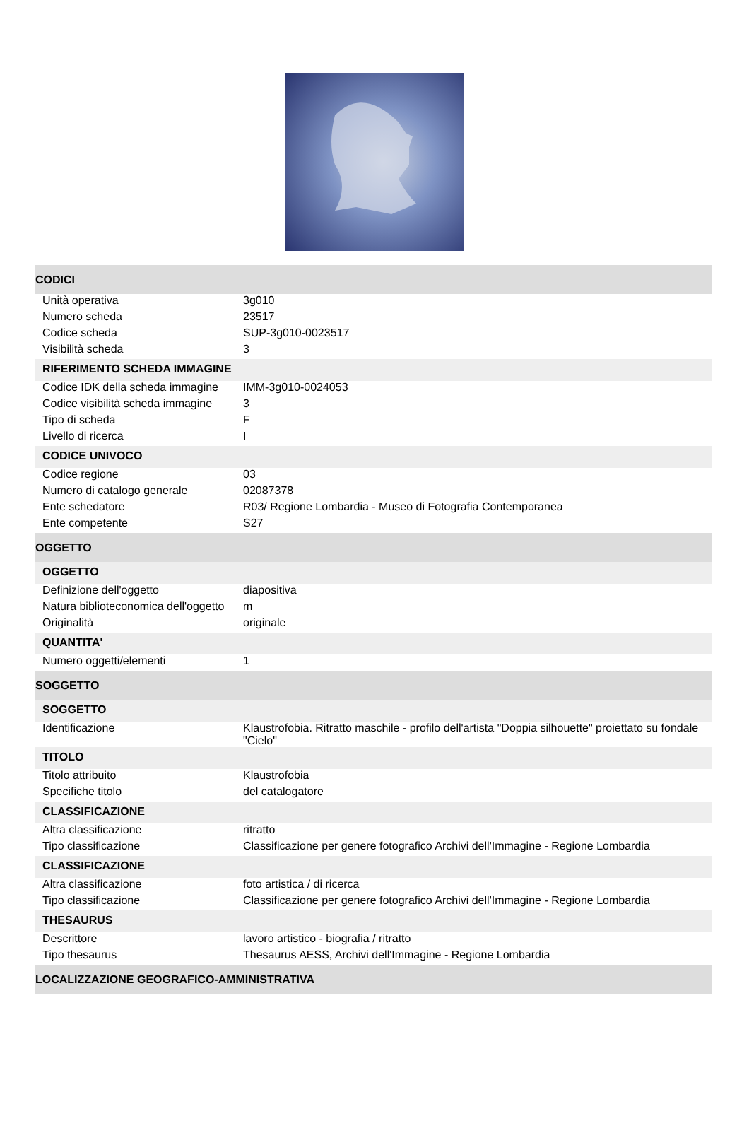| CODICI | |
| Unità operativa | 3g010 |
| Numero scheda | 23517 |
| Codice scheda | SUP-3g010-0023517 |
| Visibilità scheda | 3 |
| RIFERIMENTO SCHEDA IMMAGINE | |
| Codice IDK della scheda immagine | IMM-3g010-0024053 |
| Codice visibilità scheda immagine | 3 |
| Tipo di scheda | F |
| Livello di ricerca | I |
| CODICE UNIVOCO | |
| Codice regione | 03 |
| Numero di catalogo generale | 02087378 |
| Ente schedatore | R03/ Regione Lombardia - Museo di Fotografia Contemporanea |
| Ente competente | S27 |
| OGGETTO | |
| OGGETTO | |
| Definizione dell'oggetto | diapositiva |
| Natura biblioteconomica dell'oggetto | m |
| Originalità | originale |
| QUANTITA' | |
| Numero oggetti/elementi | 1 |
| SOGGETTO | |
| SOGGETTO | |
| Identificazione | Klaustrofobia. Ritratto maschile - profilo dell'artista "Doppia silhouette" proiettato su fondale "Cielo" |
| TITOLO | |
| Titolo attribuito | Klaustrofobia |
| Specifiche titolo | del catalogatore |
| CLASSIFICAZIONE | |
| Altra classificazione | ritratto |
| Tipo classificazione | Classificazione per genere fotografico Archivi dell'Immagine - Regione Lombardia |
| CLASSIFICAZIONE | |
| Altra classificazione | foto artistica / di ricerca |
| Tipo classificazione | Classificazione per genere fotografico Archivi dell'Immagine - Regione Lombardia |
| THESAURUS | |
| Descrittore | lavoro artistico - biografia / ritratto |
| Tipo thesaurus | Thesaurus AESS, Archivi dell'Immagine - Regione Lombardia |
| LOCALIZZAZIONE GEOGRAFICO-AMMINISTRATIVA | |